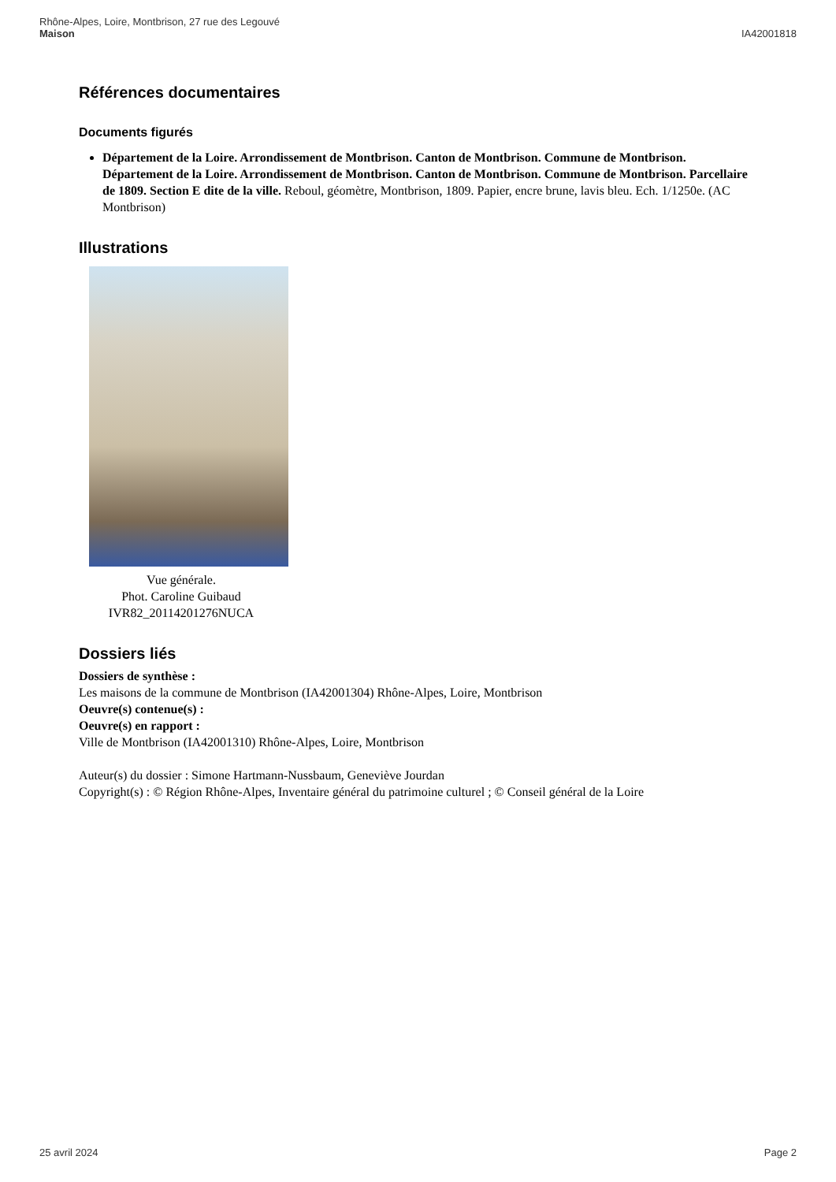Rhône-Alpes, Loire, Montbrison, 27 rue des Legouvé
Maison
IA42001818
Références documentaires
Documents figurés
Département de la Loire. Arrondissement de Montbrison. Canton de Montbrison. Commune de Montbrison.
Département de la Loire. Arrondissement de Montbrison. Canton de Montbrison. Commune de Montbrison. Parcellaire de 1809. Section E dite de la ville. Reboul, géomètre, Montbrison, 1809. Papier, encre brune, lavis bleu. Ech. 1/1250e. (AC Montbrison)
Illustrations
Vue générale.
Phot. Caroline Guibaud
IVR82_20114201276NUCA
Dossiers liés
Dossiers de synthèse :
Les maisons de la commune de Montbrison (IA42001304) Rhône-Alpes, Loire, Montbrison
Oeuvre(s) contenue(s) :
Oeuvre(s) en rapport :
Ville de Montbrison (IA42001310) Rhône-Alpes, Loire, Montbrison
Auteur(s) du dossier : Simone Hartmann-Nussbaum, Geneviève Jourdan
Copyright(s) : © Région Rhône-Alpes, Inventaire général du patrimoine culturel ; © Conseil général de la Loire
25 avril 2024 Page 2